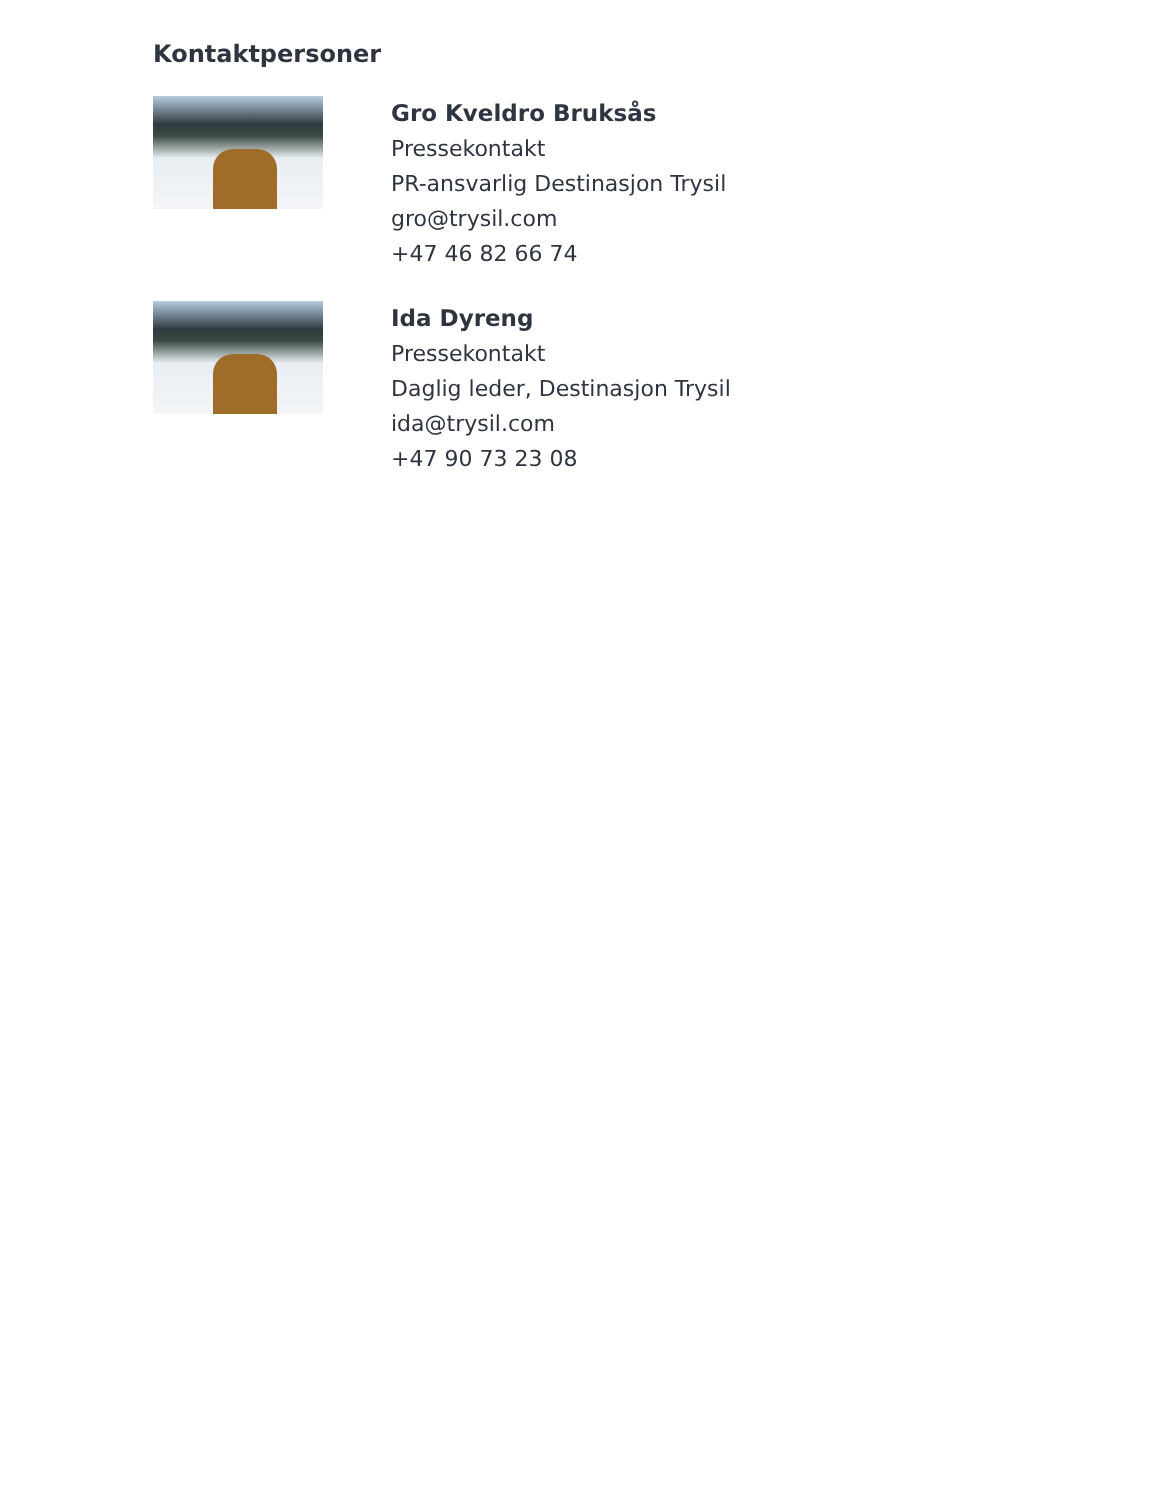Kontaktpersoner
Gro Kveldro Bruksås
Pressekontakt
PR-ansvarlig Destinasjon Trysil
gro@trysil.com
+47 46 82 66 74
Ida Dyreng
Pressekontakt
Daglig leder, Destinasjon Trysil
ida@trysil.com
+47 90 73 23 08